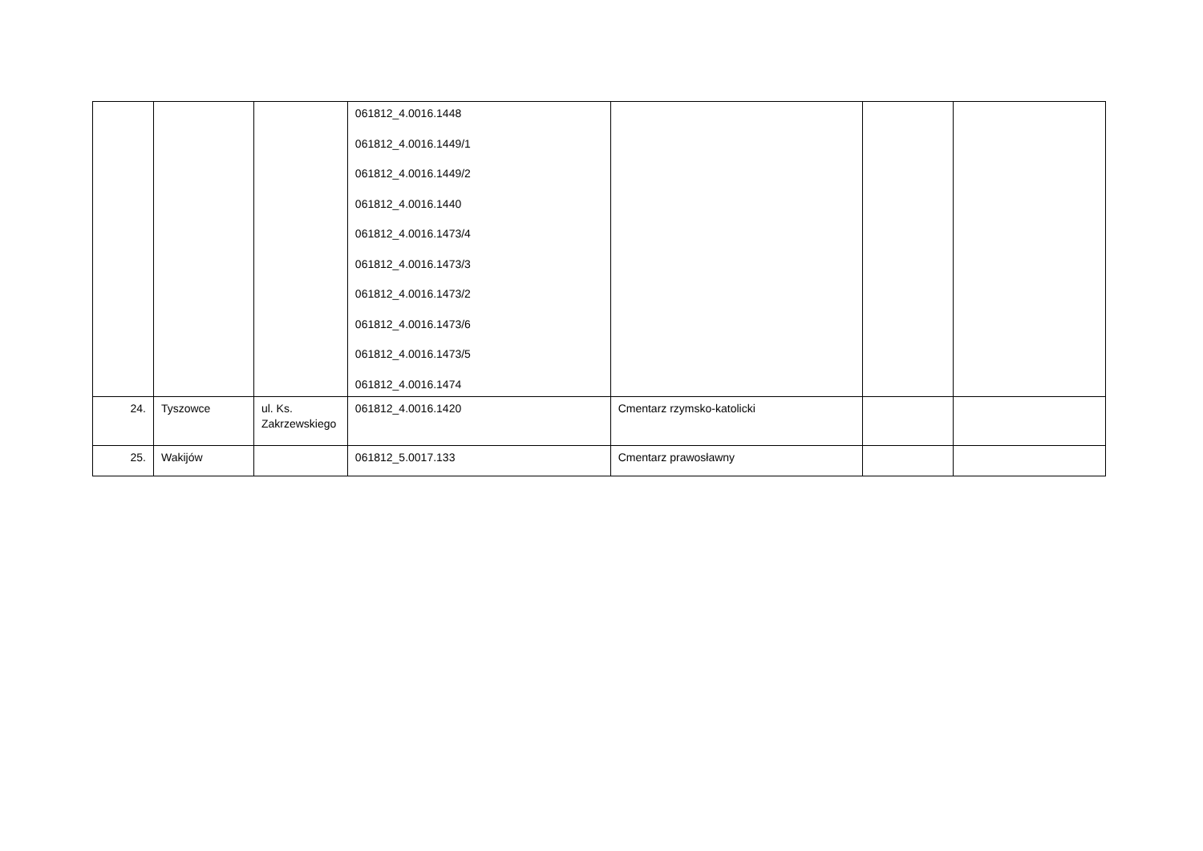| | | | 061812_4.0016.1448 061812_4.0016.1449/1 061812_4.0016.1449/2 061812_4.0016.1440 061812_4.0016.1473/4 061812_4.0016.1473/3 061812_4.0016.1473/2 061812_4.0016.1473/6 061812_4.0016.1473/5 061812_4.0016.1474 | | | |
| 24. | Tyszowce | ul. Ks. Zakrzewskiego | 061812_4.0016.1420 | Cmentarz rzymsko-katolicki | | |
| 25. | Wakijów | | 061812_5.0017.133 | Cmentarz prawosławny | | |